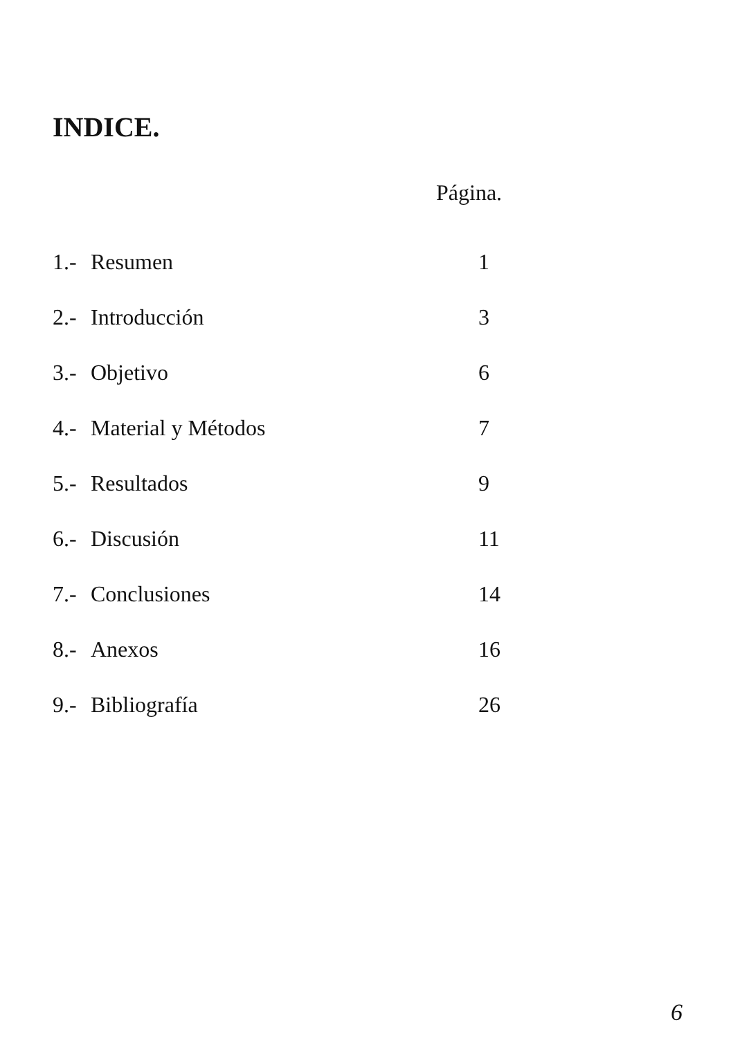INDICE.
Página.
1.- Resumen 1
2.- Introducción 3
3.- Objetivo 6
4.- Material y Métodos 7
5.- Resultados 9
6.- Discusión 11
7.- Conclusiones 14
8.- Anexos 16
9.- Bibliografía 26
6